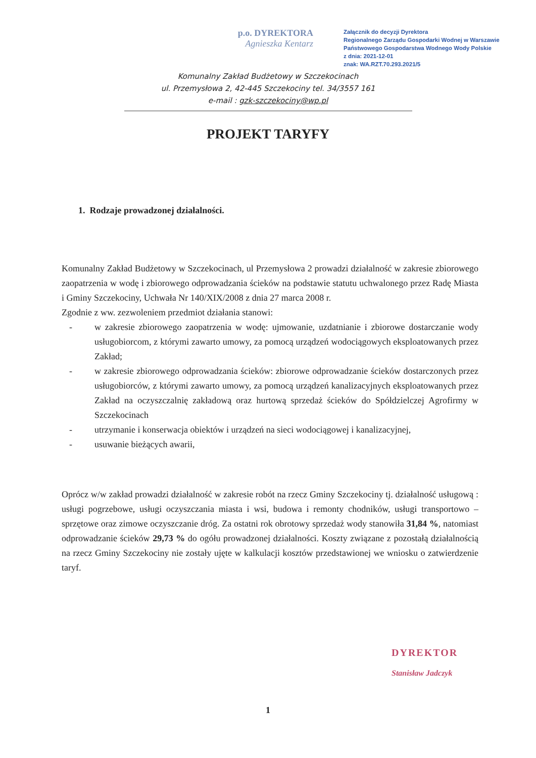p.o. DYREKTORA
Agnieszka Kentarz
Załącznik do decyzji Dyrektora
Regionalnego Zarządu Gospodarki Wodnej w Warszawie
Państwowego Gospodarstwa Wodnego Wody Polskie
z dnia: 2021-12-01
znak: WA.RZT.70.293.2021/5
Komunalny Zakład Budżetowy w Szczekocinach
ul. Przemysłowa 2, 42-445 Szczekociny tel. 34/3557 161
e-mail : gzk-szczekociny@wp.pl
PROJEKT TARYFY
1. Rodzaje prowadzonej działalności.
Komunalny Zakład Budżetowy w Szczekocinach, ul Przemysłowa 2 prowadzi działalność w zakresie zbiorowego zaopatrzenia w wodę i zbiorowego odprowadzania ścieków na podstawie statutu uchwalonego przez Radę Miasta i Gminy Szczekociny, Uchwała Nr 140/XIX/2008 z dnia 27 marca 2008 r.
Zgodnie z ww. zezwoleniem przedmiot działania stanowi:
- w zakresie zbiorowego zaopatrzenia w wodę: ujmowanie, uzdatnianie i zbiorowe dostarczanie wody usługobiorcom, z którymi zawarto umowy, za pomocą urządzeń wodociągowych eksploatowanych przez Zakład;
- w zakresie zbiorowego odprowadzania ścieków: zbiorowe odprowadzanie ścieków dostarczonych przez usługobiorców, z którymi zawarto umowy, za pomocą urządzeń kanalizacyjnych eksploatowanych przez Zakład na oczyszczalnię zakładową oraz hurtową sprzedaż ścieków do Spółdzielczej Agrofirmy w Szczekocinach
- utrzymanie i konserwacja obiektów i urządzeń na sieci wodociągowej i kanalizacyjnej,
- usuwanie bieżących awarii,
Oprócz w/w zakład prowadzi działalność w zakresie robót na rzecz Gminy Szczekociny tj. działalność usługową : usługi pogrzebowe, usługi oczyszczania miasta i wsi, budowa i remonty chodników, usługi transportowo – sprzętowe oraz zimowe oczyszczanie dróg. Za ostatni rok obrotowy sprzedaż wody stanowiła 31,84 %, natomiast odprowadzanie ścieków 29,73 % do ogółu prowadzonej działalności. Koszty związane z pozostałą działalnością na rzecz Gminy Szczekociny nie zostały ujęte w kalkulacji kosztów przedstawionej we wniosku o zatwierdzenie taryf.
DYREKTOR
Stanisław Jadczyk
1